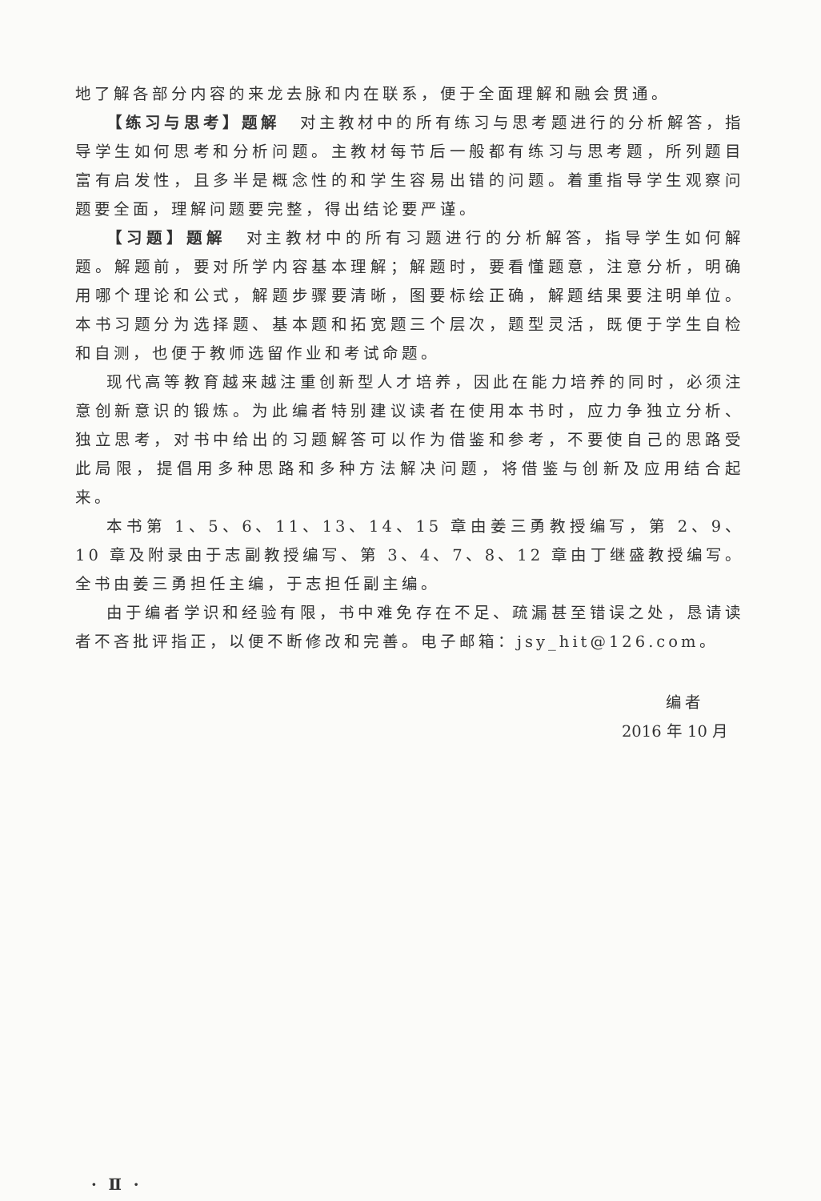地了解各部分内容的来龙去脉和内在联系，便于全面理解和融会贯通。
【练习与思考】题解　对主教材中的所有练习与思考题进行的分析解答，指导学生如何思考和分析问题。主教材每节后一般都有练习与思考题，所列题目富有启发性，且多半是概念性的和学生容易出错的问题。着重指导学生观察问题要全面，理解问题要完整，得出结论要严谨。
【习题】题解　对主教材中的所有习题进行的分析解答，指导学生如何解题。解题前，要对所学内容基本理解；解题时，要看懂题意，注意分析，明确用哪个理论和公式，解题步骤要清晰，图要标绘正确，解题结果要注明单位。本书习题分为选择题、基本题和拓宽题三个层次，题型灵活，既便于学生自检和自测，也便于教师选留作业和考试命题。
现代高等教育越来越注重创新型人才培养，因此在能力培养的同时，必须注意创新意识的锻炼。为此编者特别建议读者在使用本书时，应力争独立分析、独立思考，对书中给出的习题解答可以作为借鉴和参考，不要使自己的思路受此局限，提倡用多种思路和多种方法解决问题，将借鉴与创新及应用结合起来。
本书第 1、5、6、11、13、14、15 章由姜三勇教授编写，第 2、9、10 章及附录由于志副教授编写、第 3、4、7、8、12 章由丁继盛教授编写。全书由姜三勇担任主编，于志担任副主编。
由于编者学识和经验有限，书中难免存在不足、疏漏甚至错误之处，恳请读者不吝批评指正，以便不断修改和完善。电子邮箱：jsy_hit@126.com。
编者
2016 年 10 月
· Ⅱ ·